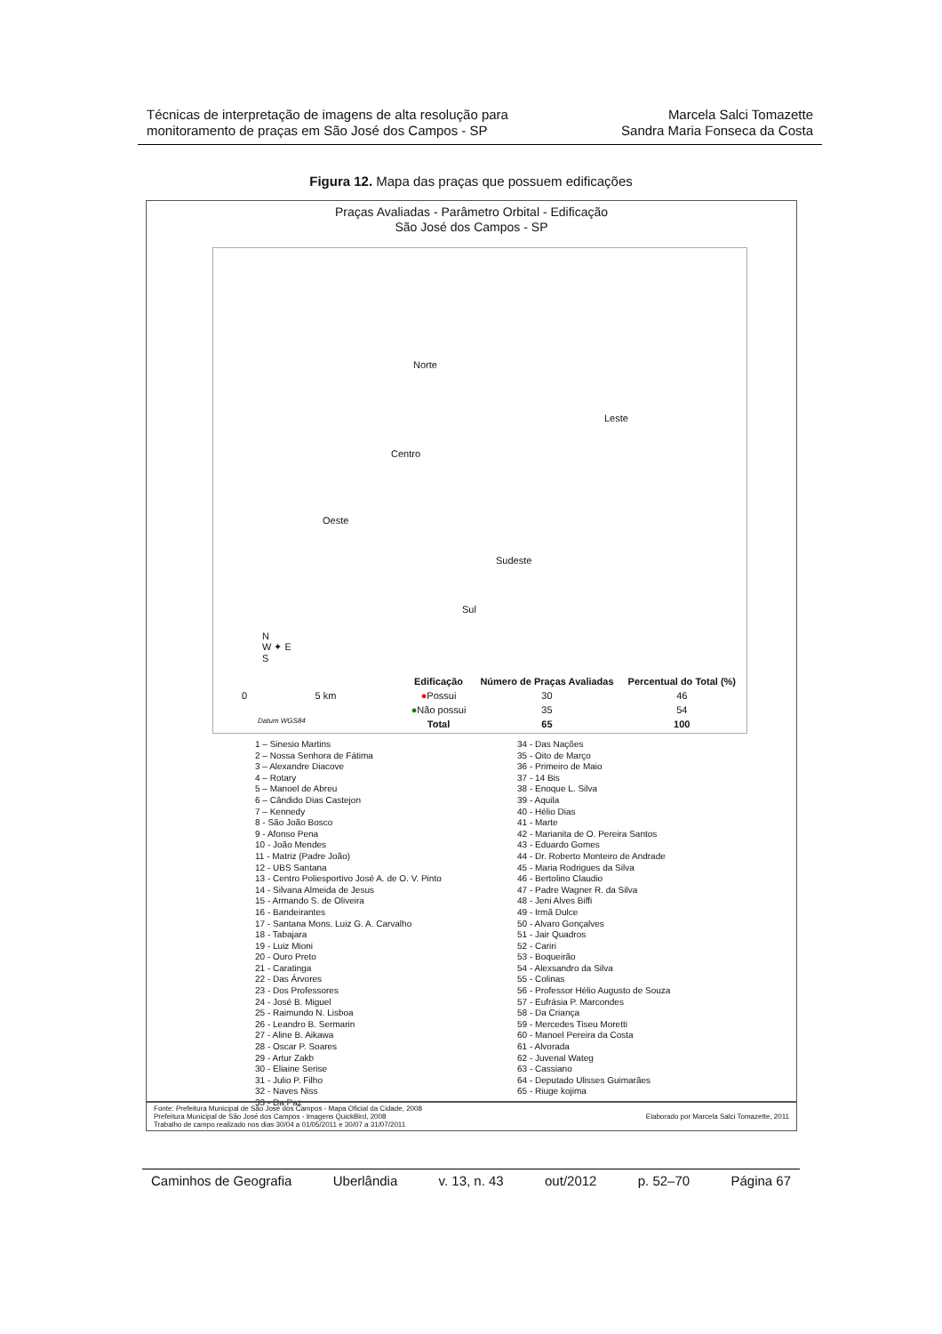Técnicas de interpretação de imagens de alta resolução para
monitoramento de praças em São José dos Campos - SP
Marcela Salci Tomazette
Sandra Maria Fonseca da Costa
Figura 12. Mapa das praças que possuem edificações
Praças Avaliadas - Parâmetro Orbital - Edificação
São José dos Campos - SP
Norte
Leste
Centro
Oeste
Sudeste
Sul
N
W ✦ E
S
0 5 km
Datum WGS84
| Edificação | Número de Praças Avaliadas | Percentual do Total (%) |
| --- | --- | --- |
| ● Possui | 30 | 46 |
| ● Não possui | 35 | 54 |
| Total | 65 | 100 |
1 – Sinesio Martins
2 – Nossa Senhora de Fátima
3 – Alexandre Diacove
4 – Rotary
5 – Manoel de Abreu
6 – Cândido Dias Castejon
7 – Kennedy
8 - São João Bosco
9 - Afonso Pena
10 - João Mendes
11 - Matriz (Padre João)
12 - UBS Santana
13 - Centro Poliesportivo José A. de O. V. Pinto
14 - Silvana Almeida de Jesus
15 - Armando S. de Oliveira
16 - Bandeirantes
17 - Santana Mons. Luiz G. A. Carvalho
18 - Tabajara
19 - Luiz Mioni
20 - Ouro Preto
21 - Caratinga
22 - Das Árvores
23 - Dos Professores
24 - José B. Miguel
25 - Raimundo N. Lisboa
26 - Leandro B. Sermarin
27 - Aline B. Aikawa
28 - Oscar P. Soares
29 - Artur Zakb
30 - Eliaine Serise
31 - Julio P. Filho
32 - Naves Niss
33 - Da Paz
34 - Das Nações
35 - Oito de Março
36 - Primeiro de Maio
37 - 14 Bis
38 - Enoque L. Silva
39 - Aquila
40 - Hélio Dias
41 - Marte
42 - Marianita de O. Pereira Santos
43 - Eduardo Gomes
44 - Dr. Roberto Monteiro de Andrade
45 - Maria Rodrigues da Silva
46 - Bertolino Claudio
47 - Padre Wagner R. da Silva
48 - Jeni Alves Biffi
49 - Irmã Dulce
50 - Alvaro Gonçalves
51 - Jair Quadros
52 - Cariri
53 - Boqueirão
54 - Alexsandro da Silva
55 - Colinas
56 - Professor Hélio Augusto de Souza
57 - Eufrásia P. Marcondes
58 - Da Criança
59 - Mercedes Tiseu Moretti
60 - Manoel Pereira da Costa
61 - Alvorada
62 - Juvenal Wateg
63 - Cassiano
64 - Deputado Ulisses Guimarães
65 - Riuge kojima
Fonte: Prefeitura Municipal de São José dos Campos - Mapa Oficial da Cidade, 2008
Prefeitura Municipal de São José dos Campos - Imagens QuickBird, 2008
Trabalho de campo realizado nos dias 30/04 a 01/05/2011 e 30/07 a 31/07/2011
Elaborado por Marcela Salci Tomazette, 2011
Caminhos de Geografia Uberlândia v. 13, n. 43 out/2012 p. 52–70 Página 67